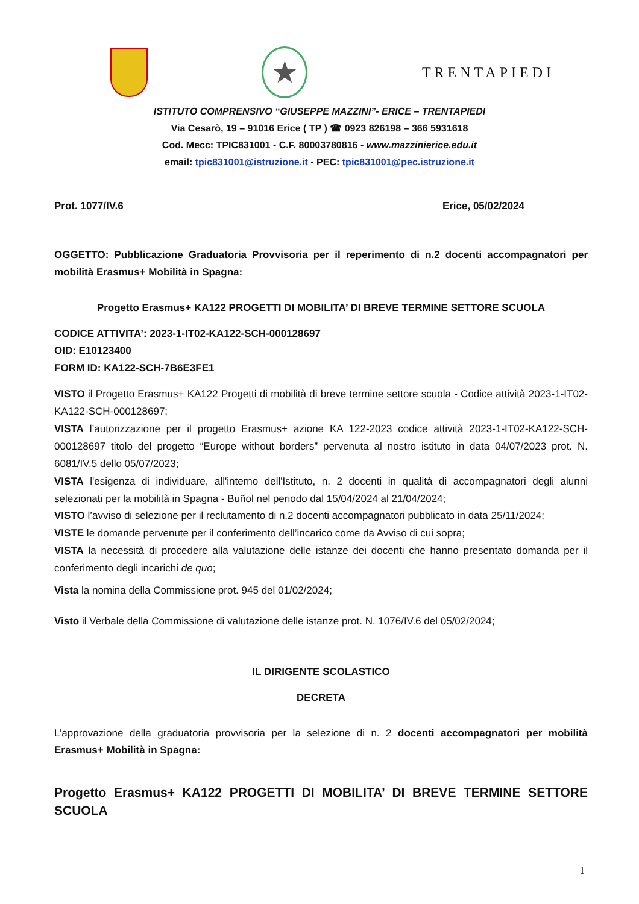★
TRENTAPIEDI
ISTITUTO COMPRENSIVO “GIUSEPPE MAZZINI”- ERICE – TRENTAPIEDI
Via Cesarò, 19 – 91016 Erice ( TP ) ☎ 0923 826198 – 366 5931618
Cod. Mecc: TPIC831001 - C.F. 80003780816 - www.mazzinierice.edu.it
email: tpic831001@istruzione.it - PEC: tpic831001@pec.istruzione.it
Prot. 1077/IV.6 Erice, 05/02/2024
OGGETTO: Pubblicazione Graduatoria Provvisoria per il reperimento di n.2 docenti accompagnatori per mobilità Erasmus+ Mobilità in Spagna:
Progetto Erasmus+ KA122 PROGETTI DI MOBILITA’ DI BREVE TERMINE SETTORE SCUOLA
CODICE ATTIVITA’: 2023-1-IT02-KA122-SCH-000128697
OID: E10123400
FORM ID: KA122-SCH-7B6E3FE1
VISTO il Progetto Erasmus+ KA122 Progetti di mobilità di breve termine settore scuola - Codice attività 2023-1-IT02-KA122-SCH-000128697;
VISTA l’autorizzazione per il progetto Erasmus+ azione KA 122-2023 codice attività 2023-1-IT02-KA122-SCH-000128697 titolo del progetto “Europe without borders” pervenuta al nostro istituto in data 04/07/2023 prot. N. 6081/IV.5 dello 05/07/2023;
VISTA l'esigenza di individuare, all'interno dell'Istituto, n. 2 docenti in qualità di accompagnatori degli alunni selezionati per la mobilità in Spagna - Buñol nel periodo dal 15/04/2024 al 21/04/2024;
VISTO l’avviso di selezione per il reclutamento di n.2 docenti accompagnatori pubblicato in data 25/11/2024;
VISTE le domande pervenute per il conferimento dell’incarico come da Avviso di cui sopra;
VISTA la necessità di procedere alla valutazione delle istanze dei docenti che hanno presentato domanda per il conferimento degli incarichi de quo;
Vista la nomina della Commissione prot. 945 del 01/02/2024;
Visto il Verbale della Commissione di valutazione delle istanze prot. N. 1076/IV.6 del 05/02/2024;
IL DIRIGENTE SCOLASTICO
DECRETA
L’approvazione della graduatoria provvisoria per la selezione di n. 2 docenti accompagnatori per mobilità Erasmus+ Mobilità in Spagna:
Progetto Erasmus+ KA122 PROGETTI DI MOBILITA’ DI BREVE TERMINE SETTORE SCUOLA
1